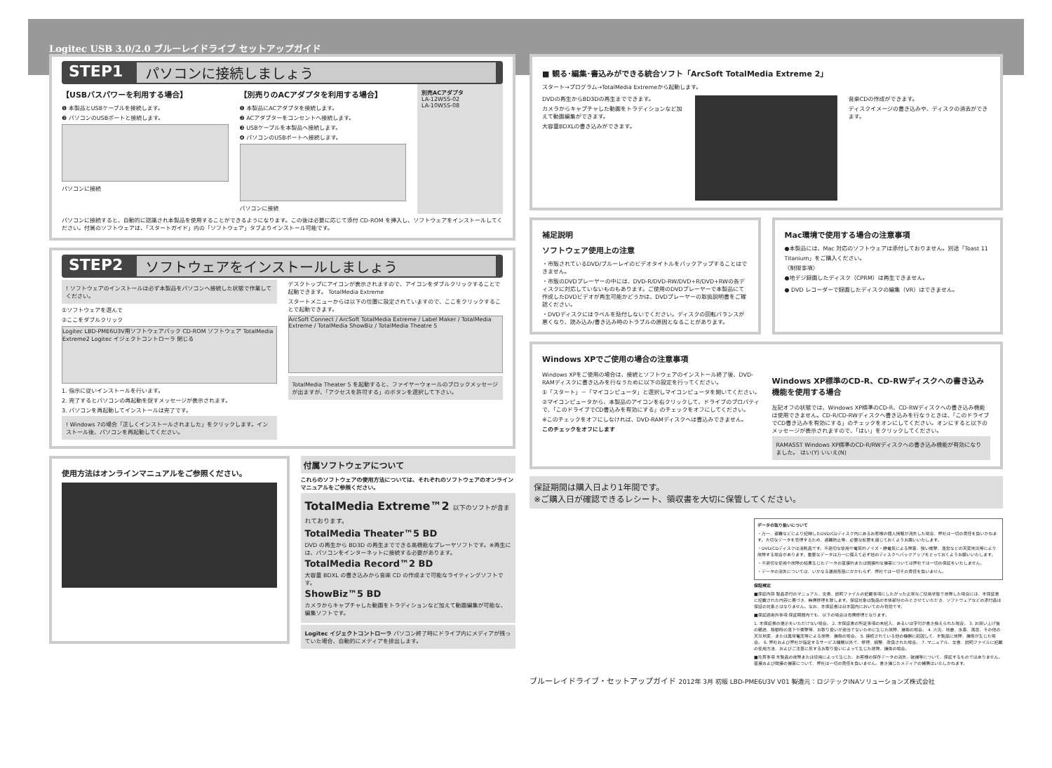Logitec USB 3.0/2.0 ブルーレイドライブ セットアップガイド
STEP1 パソコンに接続しましょう
【USBバスパワーを利用する場合】
❶ 本製品とUSBケーブルを接続します。
❷ パソコンのUSBポートと接続します。
パソコンに接続
【別売りのACアダプタを利用する場合】
❶ 本製品にACアダプタを接続します。
❷ ACアダプターをコンセントへ接続します。
❸ USBケーブルを本製品へ接続します。
❹ パソコンのUSBポートへ接続します。
パソコンに接続
別売ACアダプタ
LA-12W5S-02
LA-10W5S-08
パソコンに接続すると、自動的に認識され本製品を使用することができるようになります。この後は必要に応じて添付 CD-ROM を挿入し、ソフトウェアをインストールしてください。付属のソフトウェアは、「スタートガイド」内の「ソフトウェア」タブよりインストール可能です。
STEP2 ソフトウェアをインストールしましょう
! ソフトウェアのインストールは必ず本製品をパソコンへ接続した状態で作業してください。
①ソフトウェアを選んで
②ここをダブルクリック
Logitec LBD-PME6U3V用ソフトウェアパック CD-ROM ソフトウェア TotalMedia Extreme2 Logitec イジェクトコントローラ 閉じる
1. 指示に従いインストールを行います。
2. 完了するとパソコンの再起動を促すメッセージが表示されます。
3. パソコンを再起動してインストールは完了です。
! Windows 7の場合「正しくインストールされました」をクリックします。インストール後、パソコンを再起動してください。
デスクトップにアイコンが表示されますので、アイコンをダブルクリックすることで起動できます。 TotalMedia Extreme
スタートメニューからは以下の位置に設定されていますので、ここをクリックすることで起動できます。
ArcSoft Connect / ArcSoft TotalMedia Extreme / Label Maker / TotalMedia Extreme / TotalMedia ShowBiz / TotalMedia Theatre 5
TotalMedia Theater 5 を起動すると、ファイヤーウォールのブロックメッセージが出ますが、「アクセスを許可する」のボタンを選択して下さい。
使用方法はオンラインマニュアルをご参照ください。
付属ソフトウェアについて
これらのソフトウェアの使用方法については、それぞれのソフトウェアのオンラインマニュアルをご参照ください。
TotalMedia Extreme™2 以下のソフトが含まれております。
TotalMedia Theater™5 BD
DVD の再生から BD3D の再生までできる高機能なプレーヤソフトです。※再生には、パソコンをインターネットに接続する必要があります。
TotalMedia Record™2 BD
大容量 BDXL の書き込みから音楽 CD の作成まで可能なライティングソフトです。
ShowBiz™5 BD
カメラからキャプチャした動画をトラディションなど加えて動画編集が可能な、編集ソフトです。
Logitec イジェクトコントローラ パソコン終了時にドライブ内にメディアが残っていた場合、自動的にメディアを排出します。
■ 観る･編集･書込みができる統合ソフト「ArcSoft TotalMedia Extreme 2」
スタート→プログラム→TotalMedia Extremeから起動します。
DVDの再生からBD3Dの再生までできます。
カメラからキャプチャした動画をトラディションなど加えて動画編集ができます。
大容量BDXLの書き込みができます。
音楽CDの作成ができます。
ディスクイメージの書き込みや、ディスクの消去ができます。
補足説明
ソフトウェア使用上の注意
・市販されているDVD/ブルーレイのビデオタイトルをバックアップすることはできません。
・市販のDVDプレーヤーの中には、DVD-R/DVD-RW/DVD+R/DVD+RWの各ディスクに対応していないものもあります。ご使用のDVDプレーヤーで本製品にて作成したDVDビデオが再生可能かどうかは、DVDプレーヤーの取扱説明書をご確認ください。
・DVDディスクにはラベルを貼付しないでください。ディスクの回転バランスが悪くなり、読み込み/書き込み時のトラブルの原因となることがあります。
Mac環境で使用する場合の注意事項
●本製品には、Mac 対応のソフトウェアは添付しておりません。別途「Toast 11 Titanium」をご購入ください。
〈制限事項〉
●地デジ録画したディスク（CPRM）は再生できません。
● DVD レコーダーで録画したディスクの編集（VR）はできません。
Windows XPでご使用の場合の注意事項
Windows XPをご使用の場合は、接続とソフトウェアのインストール終了後、DVD-RAMディスクに書き込みを行なうために以下の設定を行ってください。
①「スタート」－「マイコンピュータ」と選択しマイコンピュータを開いてください。
②マイコンピュータから、本製品のアイコンを右クリックして、ドライブのプロパティで、「このドライブでCD書込みを有効にする」のチェックをオフにしてください。
※このチェックをオフにしなければ、DVD-RAMディスクへは書込みできません。
このチェックをオフにします
Windows XP標準のCD-R、CD-RWディスクへの書き込み機能を使用する場合
左記オフの状態では、Windows XP標準のCD-R、CD-RWディスクへの書き込み機能は使用できません。CD-R/CD-RWディスクへ書き込みを行なうときは、「このドライブでCD書き込みを有効にする」のチェックをオンにしてください。オンにすると以下のメッセージが表示されますので、「はい」をクリックしてください。
RAMASST Windows XP標準のCD-R/RWディスクへの書き込み機能が有効になりました。 はい(Y) いいえ(N)
保証期間は購入日より1年間です。
※ご購入日が確認できるレシート、領収書を大切に保管してください。
データの取り扱いについて
・万一、盗難などにより記録したDVD/CDディスク内にあるお客様の個人情報が流失した場合、弊社は一切の責任を負いかねます。大切なデータを管理するため、盗難防止等、必要な処置を講じておくようお願いいたします。
・DVD/CDディスクは消耗品です。不適切な使用や電気的ノイズ・静電気による障害、強い衝撃、落雷などの天変地災等により故障する場合があります。重要なデータは万一に備えて必ず他のディスクへバックアップをとっておくようお願いいたします。
・不適切な使用や故障の結果生じたデータの直接的または間接的な損害については弊社では一切の保証をいたしません。
・データの消失については、いかなる運用形態にかかわらず、弊社では一切その責任を負いません。
保証規定
■保証内容 製品添付のマニュアル、文書、説明ファイルの記載事項にしたがった正常なご使用状態で故障した場合には、本保証書に記載された内容に基づき、無償修理を致します。保証対象は製品の本体部分のみとさせていただき、ソフトウェアなどの添付品は保証の対象とはなりません。なお、本保証書は日本国内においてのみ有効です。
■保証適用外事項 保証期間内でも、以下の場合は有償修理となります。
1. 本保証書の提示をいただけない場合。 2. 本保証書の所定事項の未記入、あるいは字句が書き換えられた場合。 3. お買い上げ後の輸送、移動時の落下や衝撃等、お取り扱いが適当でないために生じた故障、損傷の場合。 4. 火災、地震、水害、落雷、その他の天災地変、または異常電圧等による故障、損傷の場合。 5. 接続されている他の機器に起因して、本製品に故障、損傷が生じた場合。 6. 弊社および弊社が指定するサービス機関以外で、修理、調整、改良された場合。 7. マニュアル、文書、説明ファイルに記載の使用方法、およびご注意に反するお取り扱いによって生じた故障、損傷の場合。
■免責事項 本製品の故障または使用によって生じた、お客様の保存データの消失、破損等について、保証するものではありません。直接および間接の損害について、弊社は一切の責任を負いません。書き損じたメディアの補償はいたしかねます。
ブルーレイドライブ・セットアップガイド 2012年 3月 初版 LBD-PME6U3V V01 製造元：ロジテックINAソリューションズ株式会社